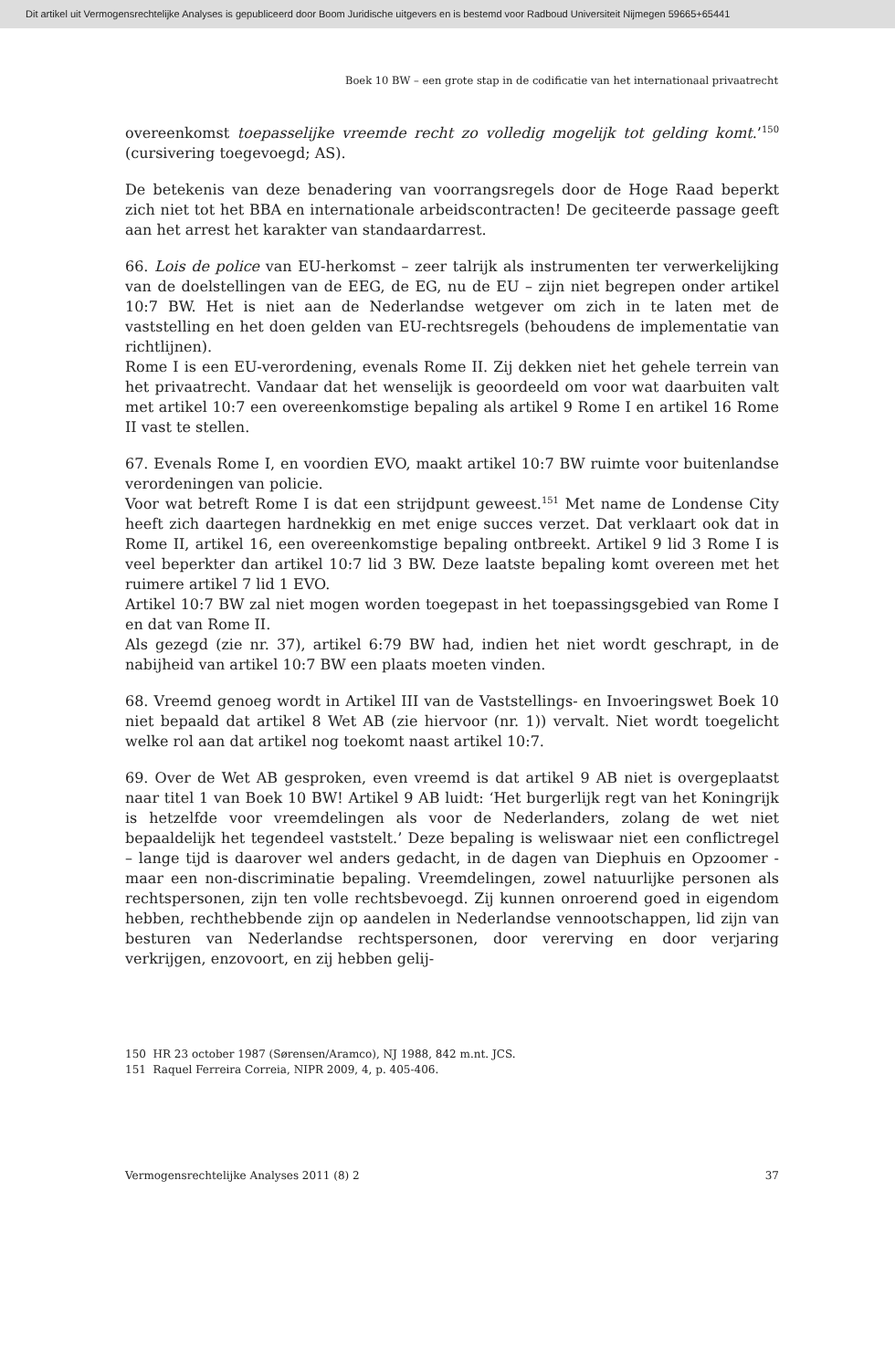Dit artikel uit Vermogensrechtelijke Analyses is gepubliceerd door Boom Juridische uitgevers en is bestemd voor Radboud Universiteit Nijmegen 59665+65441
Boek 10 BW – een grote stap in de codificatie van het internationaal privaatrecht
overeenkomst toepasselijke vreemde recht zo volledig mogelijk tot gelding komt.’<sup>150</sup> (cursivering toegevoegd; AS).
De betekenis van deze benadering van voorrangsregels door de Hoge Raad beperkt zich niet tot het BBA en internationale arbeidscontracten! De geciteerde passage geeft aan het arrest het karakter van standaardarrest.
66. Lois de police van EU-herkomst – zeer talrijk als instrumenten ter verwerkelijking van de doelstellingen van de EEG, de EG, nu de EU – zijn niet begrepen onder artikel 10:7 BW. Het is niet aan de Nederlandse wetgever om zich in te laten met de vaststelling en het doen gelden van EU-rechtsregels (behoudens de implementatie van richtlijnen).
Rome I is een EU-verordening, evenals Rome II. Zij dekken niet het gehele terrein van het privaatrecht. Vandaar dat het wenselijk is geoordeeld om voor wat daarbuiten valt met artikel 10:7 een overeenkomstige bepaling als artikel 9 Rome I en artikel 16 Rome II vast te stellen.
67. Evenals Rome I, en voordien EVO, maakt artikel 10:7 BW ruimte voor buitenlandse verordeningen van policie.
Voor wat betreft Rome I is dat een strijdpunt geweest.<sup>151</sup> Met name de Londense City heeft zich daartegen hardnekkig en met enige succes verzet. Dat verklaart ook dat in Rome II, artikel 16, een overeenkomstige bepaling ontbreekt. Artikel 9 lid 3 Rome I is veel beperkter dan artikel 10:7 lid 3 BW. Deze laatste bepaling komt overeen met het ruimere artikel 7 lid 1 EVO.
Artikel 10:7 BW zal niet mogen worden toegepast in het toepassingsgebied van Rome I en dat van Rome II.
Als gezegd (zie nr. 37), artikel 6:79 BW had, indien het niet wordt geschrapt, in de nabijheid van artikel 10:7 BW een plaats moeten vinden.
68. Vreemd genoeg wordt in Artikel III van de Vaststellings- en Invoeringswet Boek 10 niet bepaald dat artikel 8 Wet AB (zie hiervoor (nr. 1)) vervalt. Niet wordt toegelicht welke rol aan dat artikel nog toekomt naast artikel 10:7.
69. Over de Wet AB gesproken, even vreemd is dat artikel 9 AB niet is overgeplaatst naar titel 1 van Boek 10 BW! Artikel 9 AB luidt: ‘Het burgerlijk regt van het Koningrijk is hetzelfde voor vreemdelingen als voor de Nederlanders, zolang de wet niet bepaaldelijk het tegendeel vaststelt.’ Deze bepaling is weliswaar niet een conflictregel – lange tijd is daarover wel anders gedacht, in de dagen van Diephuis en Opzoomer - maar een non-discriminatie bepaling. Vreemdelingen, zowel natuurlijke personen als rechtspersonen, zijn ten volle rechtsbevoegd. Zij kunnen onroerend goed in eigendom hebben, rechthebbende zijn op aandelen in Nederlandse vennootschappen, lid zijn van besturen van Nederlandse rechtspersonen, door vererving en door verjaring verkrijgen, enzovoort, en zij hebben gelij-
150 HR 23 october 1987 (Sørensen/Aramco), NJ 1988, 842 m.nt. JCS.
151 Raquel Ferreira Correia, NIPR 2009, 4, p. 405-406.
Vermogensrechtelijke Analyses 2011 (8) 2 37